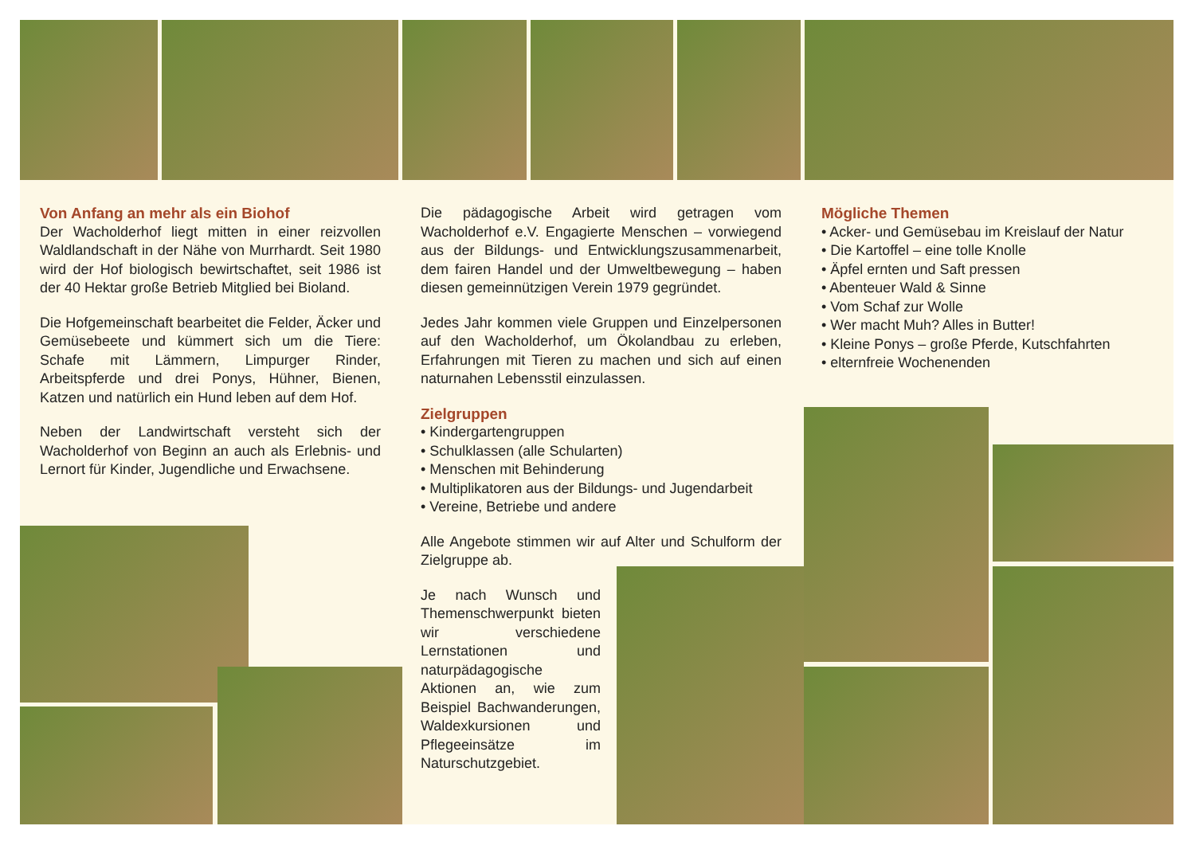Von Anfang an mehr als ein Biohof
Der Wacholderhof liegt mitten in einer reizvollen Waldlandschaft in der Nähe von Murrhardt. Seit 1980 wird der Hof biologisch bewirtschaftet, seit 1986 ist der 40 Hektar große Betrieb Mitglied bei Bioland.
Die Hofgemeinschaft bearbeitet die Felder, Äcker und Gemüsebeete und kümmert sich um die Tiere: Schafe mit Lämmern, Limpurger Rinder, Arbeitspferde und drei Ponys, Hühner, Bienen, Katzen und natürlich ein Hund leben auf dem Hof.
Neben der Landwirtschaft versteht sich der Wacholderhof von Beginn an auch als Erlebnis- und Lernort für Kinder, Jugendliche und Erwachsene.
Die pädagogische Arbeit wird getragen vom Wacholderhof e.V. Engagierte Menschen – vorwiegend aus der Bildungs- und Entwicklungszusammenarbeit, dem fairen Handel und der Umweltbewegung – haben diesen gemeinnützigen Verein 1979 gegründet.
Jedes Jahr kommen viele Gruppen und Einzelpersonen auf den Wacholderhof, um Ökolandbau zu erleben, Erfahrungen mit Tieren zu machen und sich auf einen naturnahen Lebensstil einzulassen.
Zielgruppen
• Kindergartengruppen
• Schulklassen (alle Schularten)
• Menschen mit Behinderung
• Multiplikatoren aus der Bildungs- und Jugendarbeit
• Vereine, Betriebe und andere
Alle Angebote stimmen wir auf Alter und Schulform der Zielgruppe ab.
Je nach Wunsch und Themenschwerpunkt bieten wir verschiedene Lernstationen und naturpädagogische Aktionen an, wie zum Beispiel Bachwanderungen, Waldexkursionen und Pflegeeinsätze im Naturschutzgebiet.
Mögliche Themen
• Acker- und Gemüsebau im Kreislauf der Natur
• Die Kartoffel – eine tolle Knolle
• Äpfel ernten und Saft pressen
• Abenteuer Wald & Sinne
• Vom Schaf zur Wolle
• Wer macht Muh? Alles in Butter!
• Kleine Ponys – große Pferde, Kutschfahrten
• elternfreie Wochenenden